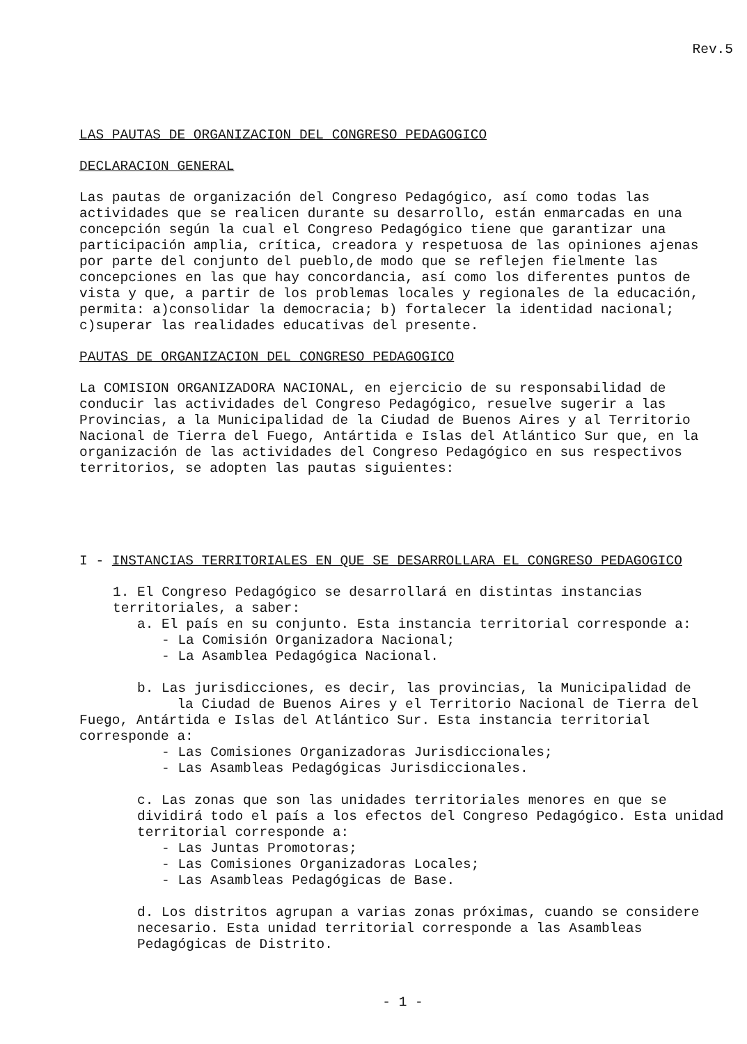Rev.5
LAS PAUTAS DE ORGANIZACION DEL CONGRESO PEDAGOGICO
DECLARACION GENERAL
Las pautas de organización del Congreso Pedagógico, así como todas las actividades que se realicen durante su desarrollo, están enmarcadas en una concepción según la cual el Congreso Pedagógico tiene que garantizar una participación amplia, crítica, creadora y respetuosa de las opiniones ajenas por parte del conjunto del pueblo,de modo que se reflejen fielmente las concepciones en las que hay concordancia, así como los diferentes puntos de vista y que, a partir de los problemas locales y regionales de la educación, permita: a)consolidar la democracia; b) fortalecer la identidad nacional; c)superar las realidades educativas del presente.
PAUTAS DE ORGANIZACION DEL CONGRESO PEDAGOGICO
La COMISION ORGANIZADORA NACIONAL, en ejercicio de su responsabilidad de conducir las actividades del Congreso Pedagógico, resuelve sugerir a las Provincias, a la Municipalidad de la Ciudad de Buenos Aires y al Territorio Nacional de Tierra del Fuego, Antártida e Islas del Atlántico Sur que, en la organización de las actividades del Congreso Pedagógico en sus respectivos territorios, se adopten las pautas siguientes:
I - INSTANCIAS TERRITORIALES EN QUE SE DESARROLLARA EL CONGRESO PEDAGOGICO
1. El Congreso Pedagógico se desarrollará en distintas instancias territoriales, a saber:
a. El país en su conjunto. Esta instancia territorial corresponde a:
- La Comisión Organizadora Nacional;
- La Asamblea Pedagógica Nacional.
b. Las jurisdicciones, es decir, las provincias, la Municipalidad de
la Ciudad de Buenos Aires y el Territorio Nacional de Tierra del Fuego, Antártida e Islas del Atlántico Sur. Esta instancia territorial corresponde a:
- Las Comisiones Organizadoras Jurisdiccionales;
- Las Asambleas Pedagógicas Jurisdiccionales.
c. Las zonas que son las unidades territoriales menores en que se dividirá todo el país a los efectos del Congreso Pedagógico. Esta unidad territorial corresponde a:
- Las Juntas Promotoras;
- Las Comisiones Organizadoras Locales;
- Las Asambleas Pedagógicas de Base.
d. Los distritos agrupan a varias zonas próximas, cuando se considere necesario. Esta unidad territorial corresponde a las Asambleas Pedagógicas de Distrito.
- 1 -